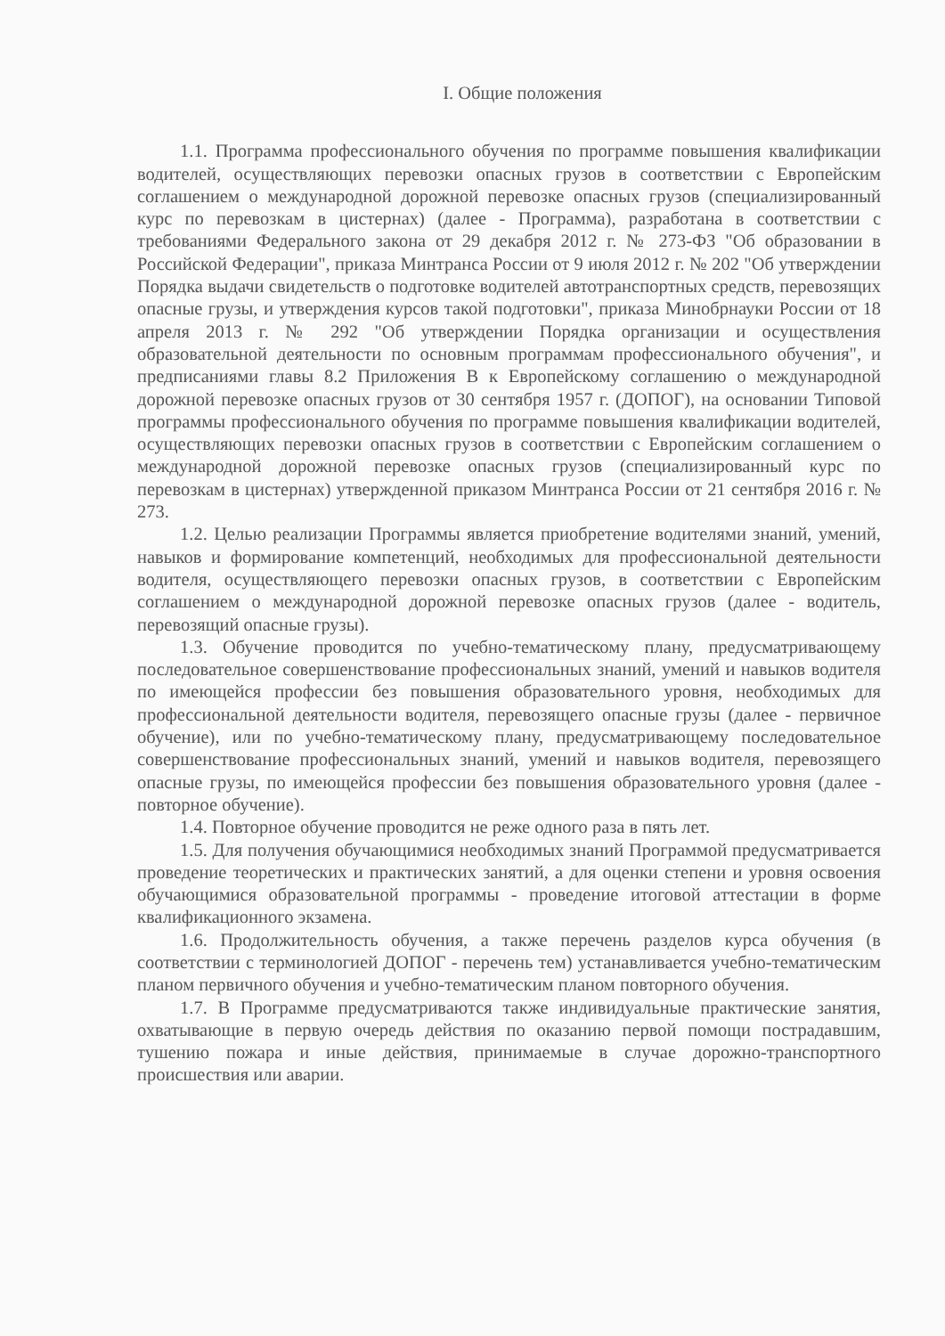I. Общие положения
1.1. Программа профессионального обучения по программе повышения квалификации водителей, осуществляющих перевозки опасных грузов в соответствии с Европейским соглашением о международной дорожной перевозке опасных грузов (специализированный курс по перевозкам в цистернах) (далее - Программа), разработана в соответствии с требованиями Федерального закона от 29 декабря 2012 г. № 273-ФЗ "Об образовании в Российской Федерации", приказа Минтранса России от 9 июля 2012 г. № 202 "Об утверждении Порядка выдачи свидетельств о подготовке водителей автотранспортных средств, перевозящих опасные грузы, и утверждения курсов такой подготовки", приказа Минобрнауки России от 18 апреля 2013 г. № 292 "Об утверждении Порядка организации и осуществления образовательной деятельности по основным программам профессионального обучения", и предписаниями главы 8.2 Приложения B к Европейскому соглашению о международной дорожной перевозке опасных грузов от 30 сентября 1957 г. (ДОПОГ), на основании Типовой программы профессионального обучения по программе повышения квалификации водителей, осуществляющих перевозки опасных грузов в соответствии с Европейским соглашением о международной дорожной перевозке опасных грузов (специализированный курс по перевозкам в цистернах) утвержденной приказом Минтранса России от 21 сентября 2016 г. № 273.
1.2. Целью реализации Программы является приобретение водителями знаний, умений, навыков и формирование компетенций, необходимых для профессиональной деятельности водителя, осуществляющего перевозки опасных грузов, в соответствии с Европейским соглашением о международной дорожной перевозке опасных грузов (далее - водитель, перевозящий опасные грузы).
1.3. Обучение проводится по учебно-тематическому плану, предусматривающему последовательное совершенствование профессиональных знаний, умений и навыков водителя по имеющейся профессии без повышения образовательного уровня, необходимых для профессиональной деятельности водителя, перевозящего опасные грузы (далее - первичное обучение), или по учебно-тематическому плану, предусматривающему последовательное совершенствование профессиональных знаний, умений и навыков водителя, перевозящего опасные грузы, по имеющейся профессии без повышения образовательного уровня (далее - повторное обучение).
1.4. Повторное обучение проводится не реже одного раза в пять лет.
1.5. Для получения обучающимися необходимых знаний Программой предусматривается проведение теоретических и практических занятий, а для оценки степени и уровня освоения обучающимися образовательной программы - проведение итоговой аттестации в форме квалификационного экзамена.
1.6. Продолжительность обучения, а также перечень разделов курса обучения (в соответствии с терминологией ДОПОГ - перечень тем) устанавливается учебно-тематическим планом первичного обучения и учебно-тематическим планом повторного обучения.
1.7. В Программе предусматриваются также индивидуальные практические занятия, охватывающие в первую очередь действия по оказанию первой помощи пострадавшим, тушению пожара и иные действия, принимаемые в случае дорожно-транспортного происшествия или аварии.